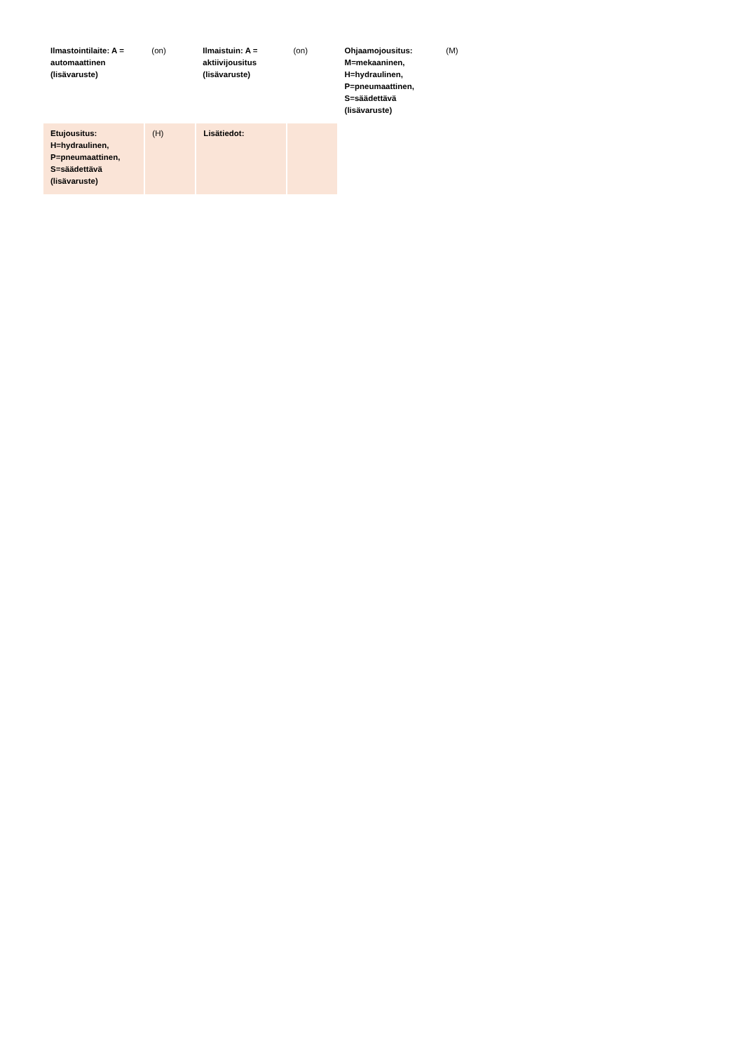| Ilmastointilaite: A = automaattinen (lisävaruste) | (on) | Ilmaistuin: A = aktiivijousitus (lisävaruste) | (on) | Ohjaamojousitus: M=mekaaninen, H=hydraulinen, P=pneumaattinen, S=säädettävä (lisävaruste) | (M) |
| Etujousitus: H=hydraulinen, P=pneumaattinen, S=säädettävä (lisävaruste) | (H) | Lisätiedot: | | | |